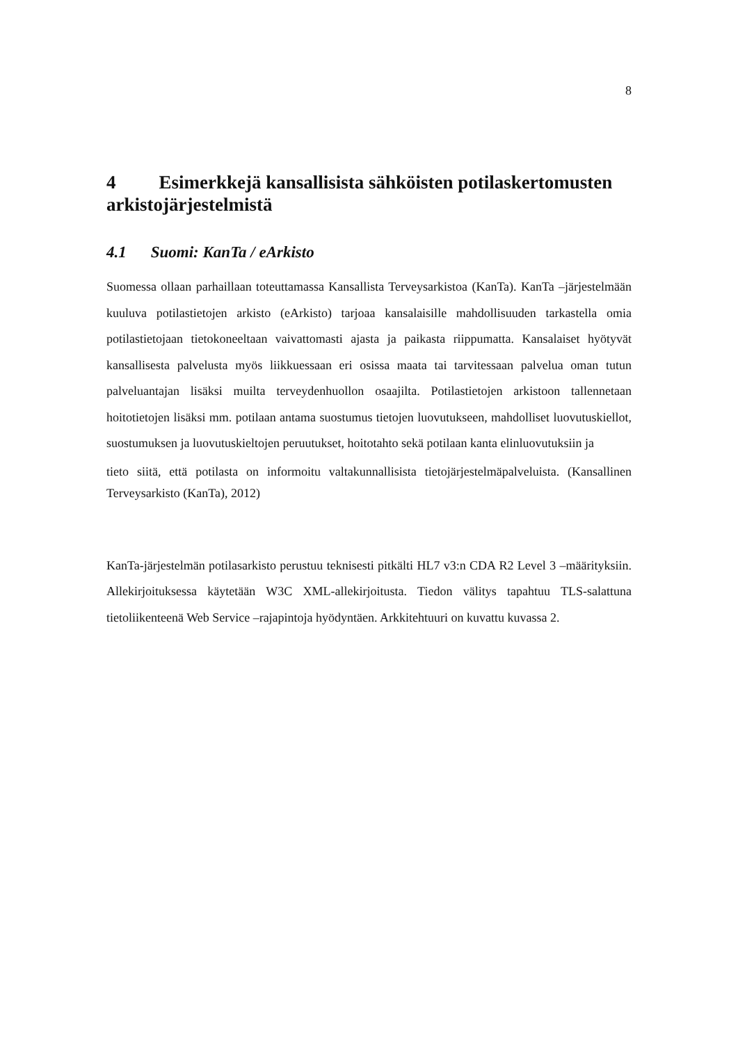8
4 Esimerkkejä kansallisista sähköisten potilaskertomusten arkistojärjestelmistä
4.1 Suomi: KanTa / eArkisto
Suomessa ollaan parhaillaan toteuttamassa Kansallista Terveysarkistoa (KanTa). KanTa –järjestelmään kuuluva potilastietojen arkisto (eArkisto) tarjoaa kansalaisille mahdollisuuden tarkastella omia potilastietojaan tietokoneeltaan vaivattomasti ajasta ja paikasta riippumatta. Kansalaiset hyötyvät kansallisesta palvelusta myös liikkuessaan eri osissa maata tai tarvitessaan palvelua oman tutun palveluantajan lisäksi muilta terveydenhuollon osaajilta. Potilastietojen arkistoon tallennetaan hoitotietojen lisäksi mm. potilaan antama suostumus tietojen luovutukseen, mahdolliset luovutuskiellot, suostumuksen ja luovutuskieltojen peruutukset, hoitotahto sekä potilaan kanta elinluovutuksiin ja
tieto siitä, että potilasta on informoitu valtakunnallisista tietojärjestelmäpalveluista. (Kansallinen Terveysarkisto (KanTa), 2012)
KanTa-järjestelmän potilasarkisto perustuu teknisesti pitkälti HL7 v3:n CDA R2 Level 3 –määrityksiin. Allekirjoituksessa käytetään W3C XML-allekirjoitusta. Tiedon välitys tapahtuu TLS-salattuna tietoliikenteenä Web Service –rajapintoja hyödyntäen. Arkkitehtuuri on kuvattu kuvassa 2.